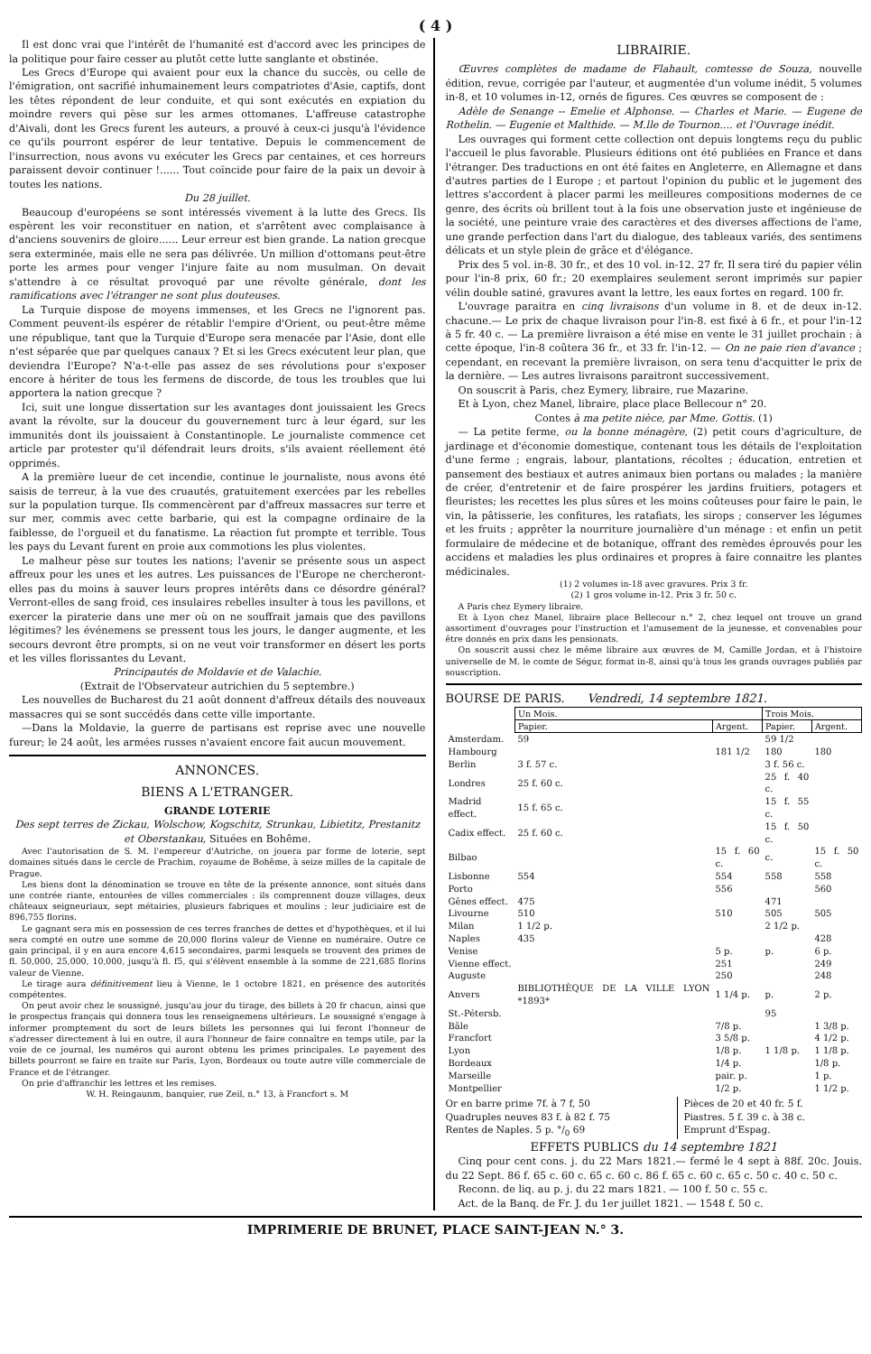( 4 )
Il est donc vrai que l'intérêt de l'humanité est d'accord avec les principes de la politique pour faire cesser au plutôt cette lutte sanglante et obstinée.
Les Grecs d'Europe qui avaient pour eux la chance du succès, ou celle de l'émigration, ont sacrifié inhumainement leurs compatriotes d'Asie, captifs, dont les têtes répondent de leur conduite, et qui sont exécutés en expiation du moindre revers qui pèse sur les armes ottomanes. L'affreuse catastrophe d'Aivali, dont les Grecs furent les auteurs, a prouvé à ceux-ci jusqu'à l'évidence ce qu'ils pourront espérer de leur tentative. Depuis le commencement de l'insurrection, nous avons vu exécuter les Grecs par centaines, et ces horreurs paraissent devoir continuer !...... Tout coïncide pour faire de la paix un devoir à toutes les nations.
Du 28 juillet.
Beaucoup d'européens se sont intéressés vivement à la lutte des Grecs. Ils espèrent les voir reconstituer en nation, et s'arrêtent avec complaisance à d'anciens souvenirs de gloire...... Leur erreur est bien grande. La nation grecque sera exterminée, mais elle ne sera pas délivrée. Un million d'ottomans peut-être porte les armes pour venger l'injure faite au nom musulman. On devait s'attendre à ce résultat provoqué par une révolte générale, dont les ramifications avec l'étranger ne sont plus douteuses.
La Turquie dispose de moyens immenses, et les Grecs ne l'ignorent pas. Comment peuvent-ils espérer de rétablir l'empire d'Orient, ou peut-être même une république, tant que la Turquie d'Europe sera menacée par l'Asie, dont elle n'est séparée que par quelques canaux ? Et si les Grecs exécutent leur plan, que deviendra l'Europe? N'a-t-elle pas assez de ses révolutions pour s'exposer encore à hériter de tous les fermens de discorde, de tous les troubles que lui apportera la nation grecque ?
Ici, suit une longue dissertation sur les avantages dont jouissaient les Grecs avant la révolte, sur la douceur du gouvernement turc à leur égard, sur les immunités dont ils jouissaient à Constantinople. Le journaliste commence cet article par protester qu'il défendrait leurs droits, s'ils avaient réellement été opprimés.
A la première lueur de cet incendie, continue le journaliste, nous avons été saisis de terreur, à la vue des cruautés, gratuitement exercées par les rebelles sur la population turque. Ils commencèrent par d'affreux massacres sur terre et sur mer, commis avec cette barbarie, qui est la compagne ordinaire de la faiblesse, de l'orgueil et du fanatisme. La réaction fut prompte et terrible. Tous les pays du Levant furent en proie aux commotions les plus violentes.
Le malheur pèse sur toutes les nations; l'avenir se présente sous un aspect affreux pour les unes et les autres. Les puissances de l'Europe ne chercheront-elles pas du moins à sauver leurs propres intérêts dans ce désordre général? Verront-elles de sang froid, ces insulaires rebelles insulter à tous les pavillons, et exercer la piraterie dans une mer où on ne souffrait jamais que des pavillons légitimes? les événemens se pressent tous les jours, le danger augmente, et les secours devront être prompts, si on ne veut voir transformer en désert les ports et les villes florissantes du Levant.
Principautés de Moldavie et de Valachie.
(Extrait de l'Observateur autrichien du 5 septembre.)
Les nouvelles de Bucharest du 21 août donnent d'affreux détails des nouveaux massacres qui se sont succédés dans cette ville importante.
—Dans la Moldavie, la guerre de partisans est reprise avec une nouvelle fureur; le 24 août, les armées russes n'avaient encore fait aucun mouvement.
ANNONCES.
BIENS A L'ETRANGER.
GRANDE LOTERIE
Des sept terres de Zickau, Wolschow, Kogschitz, Strunkau, Libietitz, Prestanitz et Oberstankau, Situées en Bohême.
Avec l'autorisation de S. M. l'empereur d'Autriche, on jouera par forme de loterie, sept domaines situés dans le cercle de Prachim, royaume de Bohême, à seize milles de la capitale de Prague.
Les biens dont la dénomination se trouve en tête de la présente annonce, sont situés dans une contrée riante, entourées de villes commerciales : ils comprennent douze villages, deux châteaux seigneuriaux, sept métairies, plusieurs fabriques et moulins ; leur judiciaire est de 896,755 florins.
Le gagnant sera mis en possession de ces terres franches de dettes et d'hypothèques, et il lui sera compté en outre une somme de 20,000 florins valeur de Vienne en numéraire. Outre ce gain principal, il y en aura encore 4,615 secondaires, parmi lesquels se trouvent des primes de fl. 50,000, 25,000, 10,000, jusqu'à fl. f5, qui s'élèvent ensemble à la somme de 221,685 florins valeur de Vienne.
Le tirage aura définitivement lieu à Vienne, le 1 octobre 1821, en présence des autorités compétentes.
On peut avoir chez le soussigné, jusqu'au jour du tirage, des billets à 20 fr chacun, ainsi que le prospectus français qui donnera tous les renseignemens ultérieurs. Le soussigné s'engage à informer promptement du sort de leurs billets les personnes qui lui feront l'honneur de s'adresser directement à lui en outre, il aura l'honneur de faire connaître en temps utile, par la voie de ce journal, les numéros qui auront obtenu les primes principales. Le payement des billets pourront se faire en traite sur Paris, Lyon, Bordeaux ou toute autre ville commerciale de France et de l'étranger.
On prie d'affranchir les lettres et les remises.
W. H. Reingaunm, banquier, rue Zeil, n.° 13, à Francfort s. M
LIBRAIRIE.
Œuvres complètes de madame de Flahault, comtesse de Souza, nouvelle édition, revue, corrigée par l'auteur, et augmentée d'un volume inédit, 5 volumes in-8, et 10 volumes in-12, ornés de figures. Ces œuvres se composent de :
Adèle de Senange -- Emelie et Alphonse. — Charles et Marie. — Eugene de Rothelin. — Eugenie et Malthide. — M.lle de Tournon.... et l'Ouvrage inédit.
Les ouvrages qui forment cette collection ont depuis longtems reçu du public l'accueil le plus favorable. Plusieurs éditions ont été publiées en France et dans l'étranger. Des traductions en ont été faites en Angleterre, en Allemagne et dans d'autres parties de l Europe ; et partout l'opinion du public et le jugement des lettres s'accordent à placer parmi les meilleures compositions modernes de ce genre, des écrits où brillent tout à la fois une observation juste et ingénieuse de la société, une peinture vraie des caractères et des diverses affections de l'ame, une grande perfection dans l'art du dialogue, des tableaux variés, des sentimens délicats et un style plein de grâce et d'élégance.
Prix des 5 vol. in-8. 30 fr., et des 10 vol. in-12. 27 fr. Il sera tiré du papier vélin pour l'in-8 prix, 60 fr.; 20 exemplaires seulement seront imprimés sur papier vélin double satiné, gravures avant la lettre, les eaux fortes en regard. 100 fr.
L'ouvrage paraitra en cinq livraisons d'un volume in 8. et de deux in-12. chacune.— Le prix de chaque livraison pour l'in-8. est fixé à 6 fr., et pour l'in-12 à 5 fr. 40 c. — La première livraison a été mise en vente le 31 juillet prochain : à cette époque, l'in-8 coûtera 36 fr., et 33 fr. l'in-12. — On ne paie rien d'avance ; cependant, en recevant la première livraison, on sera tenu d'acquitter le prix de la dernière. — Les autres livraisons paraitront successivement.
On souscrit à Paris, chez Eymery, libraire, rue Mazarine.
Et à Lyon, chez Manel, libraire, place place Bellecour n° 20.
Contes à ma petite nièce, par Mme. Gottis. (1)
— La petite ferme, ou la bonne ménagère, (2) petit cours d'agriculture, de jardinage et d'économie domestique, contenant tous les détails de l'exploitation d'une ferme ; engrais, labour, plantations, récoltes ; éducation, entretien et pansement des bestiaux et autres animaux bien portans ou malades ; la manière de créer, d'entretenir et de faire prospérer les jardins fruitiers, potagers et fleuristes; les recettes les plus sûres et les moins coûteuses pour faire le pain, le vin, la pâtisserie, les confitures, les ratafiats, les sirops ; conserver les légumes et les fruits ; apprêter la nourriture journalière d'un ménage : et enfin un petit formulaire de médecine et de botanique, offrant des remèdes éprouvés pour les accidens et maladies les plus ordinaires et propres à faire connaitre les plantes médicinales.
(1) 2 volumes in-18 avec gravures. Prix 3 fr.
(2) 1 gros volume in-12. Prix 3 fr. 50 c.
A Paris chez Eymery libraire.
Et à Lyon chez Manel, libraire place Bellecour n.° 2, chez lequel ont trouve un grand assortiment d'ouvrages pour l'instruction et l'amusement de la jeunesse, et convenables pour être donnés en prix dans les pensionats.
On souscrit aussi chez le même libraire aux œuvres de M, Camille Jordan, et à l'histoire universelle de M. le comte de Ségur, format in-8, ainsi qu'à tous les grands ouvrages publiés par souscription.
BOURSE DE PARIS. Vendredi, 14 septembre 1821.
| | Un Mois. | | Trois Mois. | |
| --- | --- | --- | --- | --- |
| | Papier. | Argent. | Papier. | Argent. |
| Amsterdam. | 59 | | 59 1/2 | |
| Hambourg | | 181 1/2 | 180 | 180 |
| Berlin | 3 f. 57 c. | | 3 f. 56 c. | |
| Londres | 25 f. 60 c. | | 25 f. 40 c. | |
| Madrid effect. | 15 f. 65 c. | | 15 f. 55 c. | |
| Cadix effect. | 25 f. 60 c. | | 15 f. 50 c. | |
| Bilbao | | 15 f. 60 c. | c. | 15 f. 50 c. |
| Lisbonne | 554 | 554 | 558 | 558 |
| Porto | | 556 | | 560 |
| Gênes effect. | 475 | | 471 | |
| Livourne | 510 | 510 | 505 | 505 |
| Milan | 1 1/2 p. | | 2 1/2 p. | |
| Naples | 435 | | | 428 |
| Venise | | 5 p. | p. | 6 p. |
| Vienne effect. | | 251 | | 249 |
| Auguste | | 250 | | 248 |
| Anvers | BIBLIOTHÈQUE DE LA VILLE LYON *1893* | 1 1/4 p. | p. | 2 p. |
| St.-Pétersb. | | | 95 | |
| Bâle | | 7/8 p. | | 1 3/8 p. |
| Francfort | | 3 5/8 p. | | 4 1/2 p. |
| Lyon | | 1/8 p. | 1 1/8 p. | 1 1/8 p. |
| Bordeaux | | 1/4 p. | | 1/8 p. |
| Marseille | | pair. p. | | 1 p. |
| Montpellier | | 1/2 p. | | 1 1/2 p. |
Or en barre prime 7f. à 7 f, 50
Quadruples neuves 83 f. à 82 f. 75
Rentes de Naples. 5 p. °/<sub>0</sub> 69
Pièces de 20 et 40 fr. 5 f.
Piastres. 5 f. 39 c. à 38 c.
Emprunt d'Espag.
EFFETS PUBLICS du 14 septembre 1821
Cinq pour cent cons. j. du 22 Mars 1821.— fermé le 4 sept à 88f. 20c. Jouis. du 22 Sept. 86 f. 65 c. 60 c. 65 c. 60 c. 86 f. 65 c. 60 c. 65 c. 50 c. 40 c. 50 c.
Reconn. de liq. au p. j. du 22 mars 1821. — 100 f. 50 c. 55 c.
Act. de la Banq. de Fr. J. du 1er juillet 1821. — 1548 f. 50 c.
IMPRIMERIE DE BRUNET, PLACE SAINT-JEAN N.° 3.